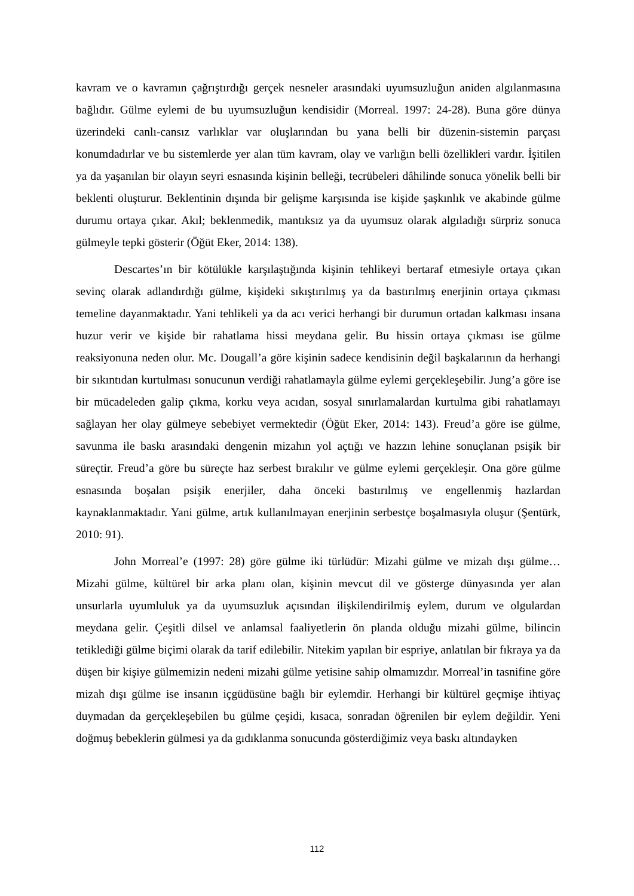kavram ve o kavramın çağrıştırdığı gerçek nesneler arasındaki uyumsuzluğun aniden algılanmasına bağlıdır. Gülme eylemi de bu uyumsuzluğun kendisidir (Morreal. 1997: 24-28). Buna göre dünya üzerindeki canlı-cansız varlıklar var oluşlarından bu yana belli bir düzenin-sistemin parçası konumdadırlar ve bu sistemlerde yer alan tüm kavram, olay ve varlığın belli özellikleri vardır. İşitilen ya da yaşanılan bir olayın seyri esnasında kişinin belleği, tecrübeleri dâhilinde sonuca yönelik belli bir beklenti oluşturur. Beklentinin dışında bir gelişme karşısında ise kişide şaşkınlık ve akabinde gülme durumu ortaya çıkar. Akıl; beklenmedik, mantıksız ya da uyumsuz olarak algıladığı sürpriz sonuca gülmeyle tepki gösterir (Öğüt Eker, 2014: 138).
Descartes’ın bir kötülükle karşılaştığında kişinin tehlikeyi bertaraf etmesiyle ortaya çıkan sevinç olarak adlandırdığı gülme, kişideki sıkıştırılmış ya da bastırılmış enerjinin ortaya çıkması temeline dayanmaktadır. Yani tehlikeli ya da acı verici herhangi bir durumun ortadan kalkması insana huzur verir ve kişide bir rahatlama hissi meydana gelir. Bu hissin ortaya çıkması ise gülme reaksiyonuna neden olur. Mc. Dougall’a göre kişinin sadece kendisinin değil başkalarının da herhangi bir sıkıntıdan kurtulması sonucunun verdiği rahatlamayla gülme eylemi gerçekleşebilir. Jung’a göre ise bir mücadeleden galip çıkma, korku veya acıdan, sosyal sınırlamalardan kurtulma gibi rahatlamayı sağlayan her olay gülmeye sebebiyet vermektedir (Öğüt Eker, 2014: 143). Freud’a göre ise gülme, savunma ile baskı arasındaki dengenin mizahın yol açtığı ve hazzın lehine sonuçlanan psişik bir süreçtir. Freud’a göre bu süreçte haz serbest bırakılır ve gülme eylemi gerçekleşir. Ona göre gülme esnasında boşalan psişik enerjiler, daha önceki bastırılmış ve engellenmiş hazlardan kaynaklanmaktadır. Yani gülme, artık kullanılmayan enerjinin serbestçe boşalmasıyla oluşur (Şentürk, 2010: 91).
John Morreal’e (1997: 28) göre gülme iki türlüdür: Mizahi gülme ve mizah dışı gülme… Mizahi gülme, kültürel bir arka planı olan, kişinin mevcut dil ve gösterge dünyasında yer alan unsurlarla uyumluluk ya da uyumsuzluk açısından ilişkilendirilmiş eylem, durum ve olgulardan meydana gelir. Çeşitli dilsel ve anlamsal faaliyetlerin ön planda olduğu mizahi gülme, bilincin tetiklediği gülme biçimi olarak da tarif edilebilir. Nitekim yapılan bir espriye, anlatılan bir fıkraya ya da düşen bir kişiye gülmemizin nedeni mizahi gülme yetisine sahip olmamızdır. Morreal’in tasnifine göre mizah dışı gülme ise insanın içgüdüsüne bağlı bir eylemdir. Herhangi bir kültürel geçmişe ihtiyaç duymadan da gerçekleşebilen bu gülme çeşidi, kısaca, sonradan öğrenilen bir eylem değildir. Yeni doğmuş bebeklerin gülmesi ya da gıdıklanma sonucunda gösterdiğimiz veya baskı altındayken
112